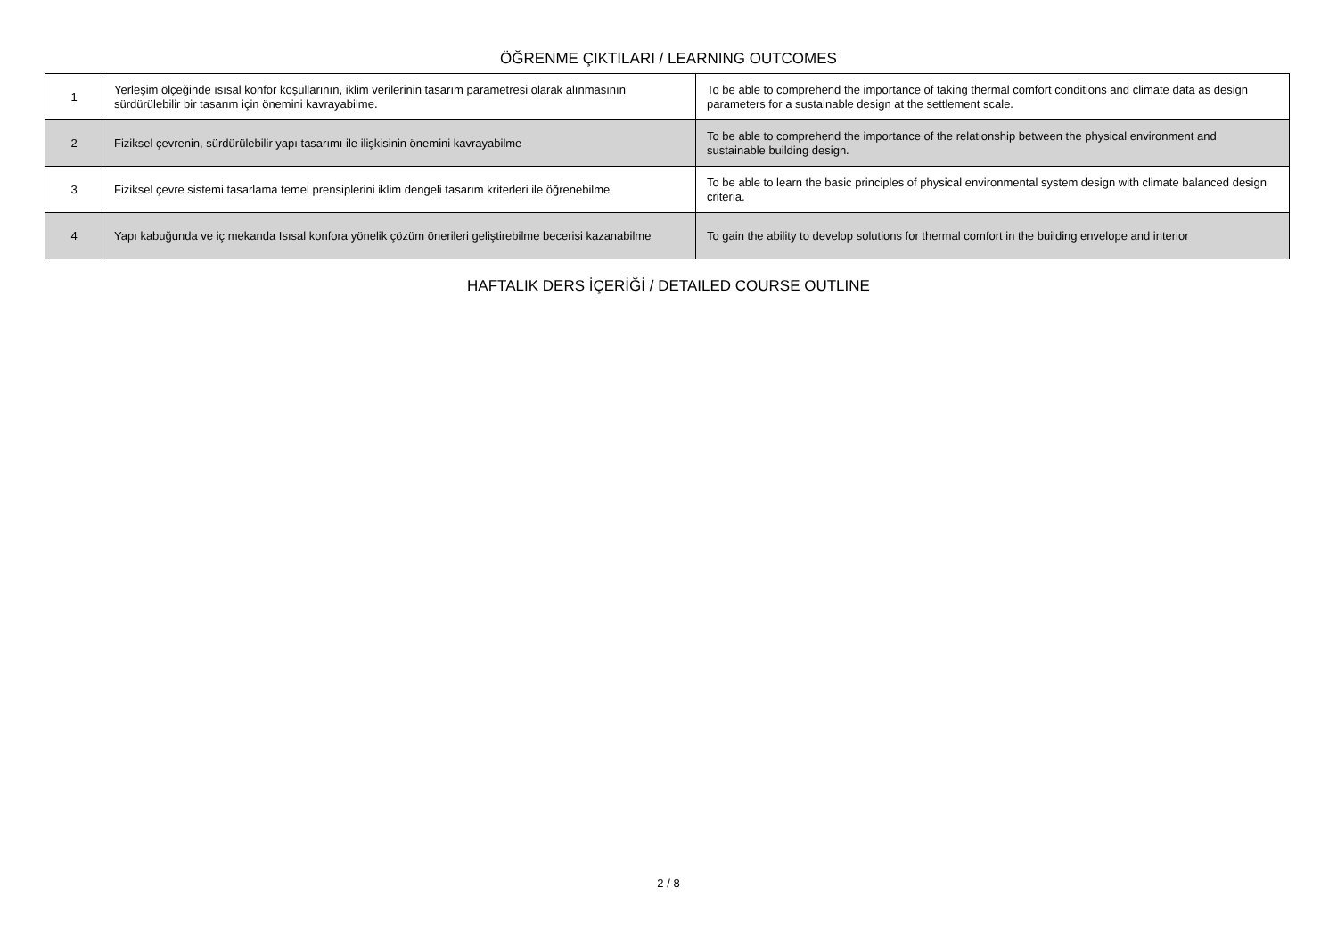ÖĞRENME ÇIKTILARI / LEARNING OUTCOMES
| 1 | Yerleşim ölçeğinde ısısal konfor koşullarının, iklim verilerinin tasarım parametresi olarak alınmasının sürdürülebilir bir tasarım için önemini kavrayabilme. | To be able to comprehend the importance of taking thermal comfort conditions and climate data as design parameters for a sustainable design at the settlement scale. |
| 2 | Fiziksel çevrenin, sürdürülebilir yapı tasarımı ile ilişkisinin önemini kavrayabilme | To be able to comprehend the importance of the relationship between the physical environment and sustainable building design. |
| 3 | Fiziksel çevre sistemi tasarlama temel prensiplerini iklim dengeli tasarım kriterleri ile öğrenebilme | To be able to learn the basic principles of physical environmental system design with climate balanced design criteria. |
| 4 | Yapı kabuğunda ve iç mekanda Isısal konfora yönelik çözüm önerileri geliştirebilme becerisi kazanabilme | To gain the ability to develop solutions for thermal comfort in the building envelope and interior |
HAFTALIK DERS İÇERİĞİ / DETAILED COURSE OUTLINE
2 / 8